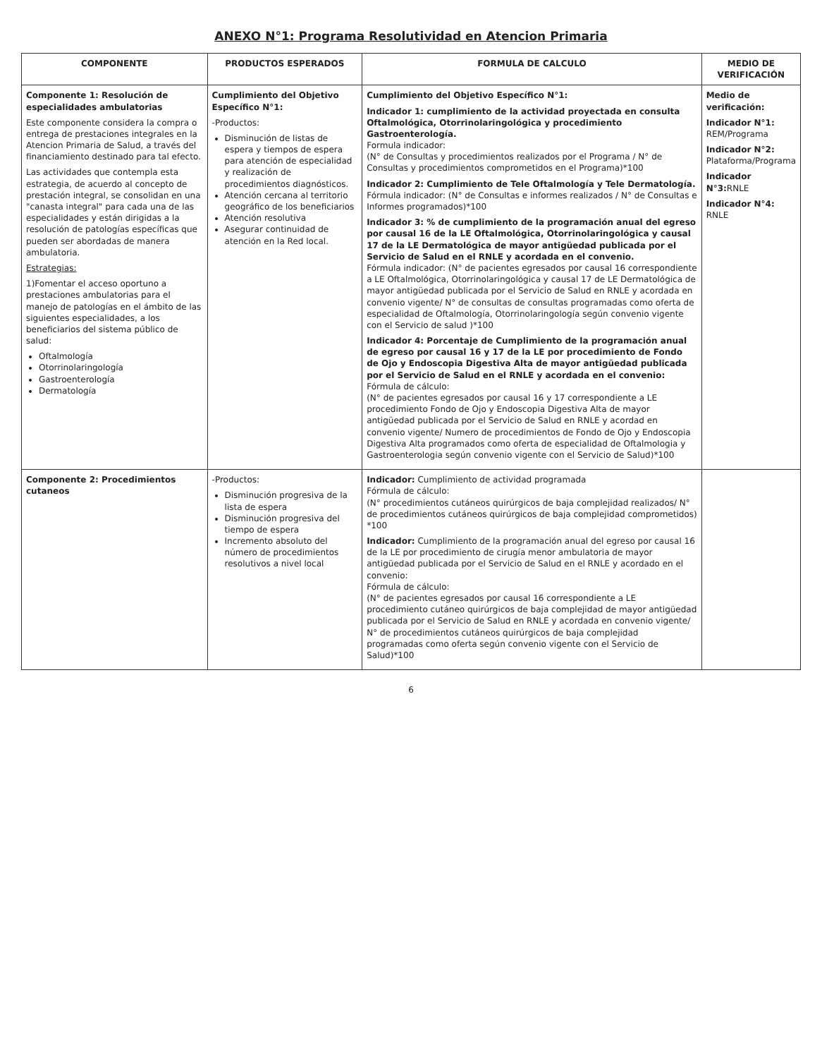ANEXO N°1: Programa Resolutividad en Atencion Primaria
| COMPONENTE | PRODUCTOS ESPERADOS | FORMULA DE CALCULO | MEDIO DE VERIFICACIÓN |
| --- | --- | --- | --- |
| Componente 1: Resolución de especialidades ambulatorias Este componente considera la compra o entrega de prestaciones integrales en la Atencion Primaria de Salud, a través del financiamiento destinado para tal efecto. Las actividades que contempla esta estrategia, de acuerdo al concepto de prestación integral, se consolidan en una "canasta integral" para cada una de las especialidades y están dirigidas a la resolución de patologías específicas que pueden ser abordadas de manera ambulatoria. Estrategias: 1)Fomentar el acceso oportuno a prestaciones ambulatorias para el manejo de patologías en el ámbito de las siguientes especialidades, a los beneficiarios del sistema público de salud: Oftalmología Otorrinolaringología Gastroenterología Dermatología | Cumplimiento del Objetivo Específico N°1: -Productos: Disminución de listas de espera y tiempos de espera para atención de especialidad y realización de procedimientos diagnósticos. Atención cercana al territorio geográfico de los beneficiarios Atención resolutiva Asegurar continuidad de atención en la Red local. | Cumplimiento del Objetivo Específico N°1: Indicador 1: cumplimiento de la actividad proyectada en consulta Oftalmológica, Otorrinolaringológica y procedimiento Gastroenterología. Formula indicador: (N° de Consultas y procedimientos realizados por el Programa / N° de Consultas y procedimientos comprometidos en el Programa)*100 Indicador 2: Cumplimiento de Tele Oftalmología y Tele Dermatología. Fórmula indicador: (N° de Consultas e informes realizados / N° de Consultas e Informes programados)*100 Indicador 3: % de cumplimiento de la programación anual del egreso por causal 16 de la LE Oftalmológica, Otorrinolaringológica y causal 17 de la LE Dermatológica de mayor antigüedad publicada por el Servicio de Salud en el RNLE y acordada en el convenio. Fórmula indicador: (N° de pacientes egresados por causal 16 correspondiente a LE Oftalmológica, Otorrinolaringológica y causal 17 de LE Dermatológica de mayor antigüedad publicada por el Servicio de Salud en RNLE y acordada en convenio vigente/ N° de consultas de consultas programadas como oferta de especialidad de Oftalmología, Otorrinolaringología según convenio vigente con el Servicio de salud )*100 Indicador 4: Porcentaje de Cumplimiento de la programación anual de egreso por causal 16 y 17 de la LE por procedimiento de Fondo de Ojo y Endoscopia Digestiva Alta de mayor antigüedad publicada por el Servicio de Salud en el RNLE y acordada en el convenio: Fórmula de cálculo: (N° de pacientes egresados por causal 16 y 17 correspondiente a LE procedimiento Fondo de Ojo y Endoscopia Digestiva Alta de mayor antigüedad publicada por el Servicio de Salud en RNLE y acordad en convenio vigente/ Numero de procedimientos de Fondo de Ojo y Endoscopia Digestiva Alta programados como oferta de especialidad de Oftalmologia y Gastroenterologia según convenio vigente con el Servicio de Salud)*100 | Medio de verificación: Indicador N°1: REM/Programa Indicador N°2: Plataforma/Programa Indicador N°3: RNLE Indicador N°4: RNLE |
| Componente 2: Procedimientos cutaneos | -Productos: Disminución progresiva de la lista de espera Disminución progresiva del tiempo de espera Incremento absoluto del número de procedimientos resolutivos a nivel local | Indicador: Cumplimiento de actividad programada Fórmula de cálculo: (N° procedimientos cutáneos quirúrgicos de baja complejidad realizados/ N° de procedimientos cutáneos quirúrgicos de baja complejidad comprometidos) *100 Indicador: Cumplimiento de la programación anual del egreso por causal 16 de la LE por procedimiento de cirugía menor ambulatoria de mayor antigüedad publicada por el Servicio de Salud en el RNLE y acordado en el convenio: Fórmula de cálculo: (N° de pacientes egresados por causal 16 correspondiente a LE procedimiento cutáneo quirúrgicos de baja complejidad de mayor antigüedad publicada por el Servicio de Salud en RNLE y acordada en convenio vigente/ N° de procedimientos cutáneos quirúrgicos de baja complejidad programadas como oferta según convenio vigente con el Servicio de Salud)*100 | |
6